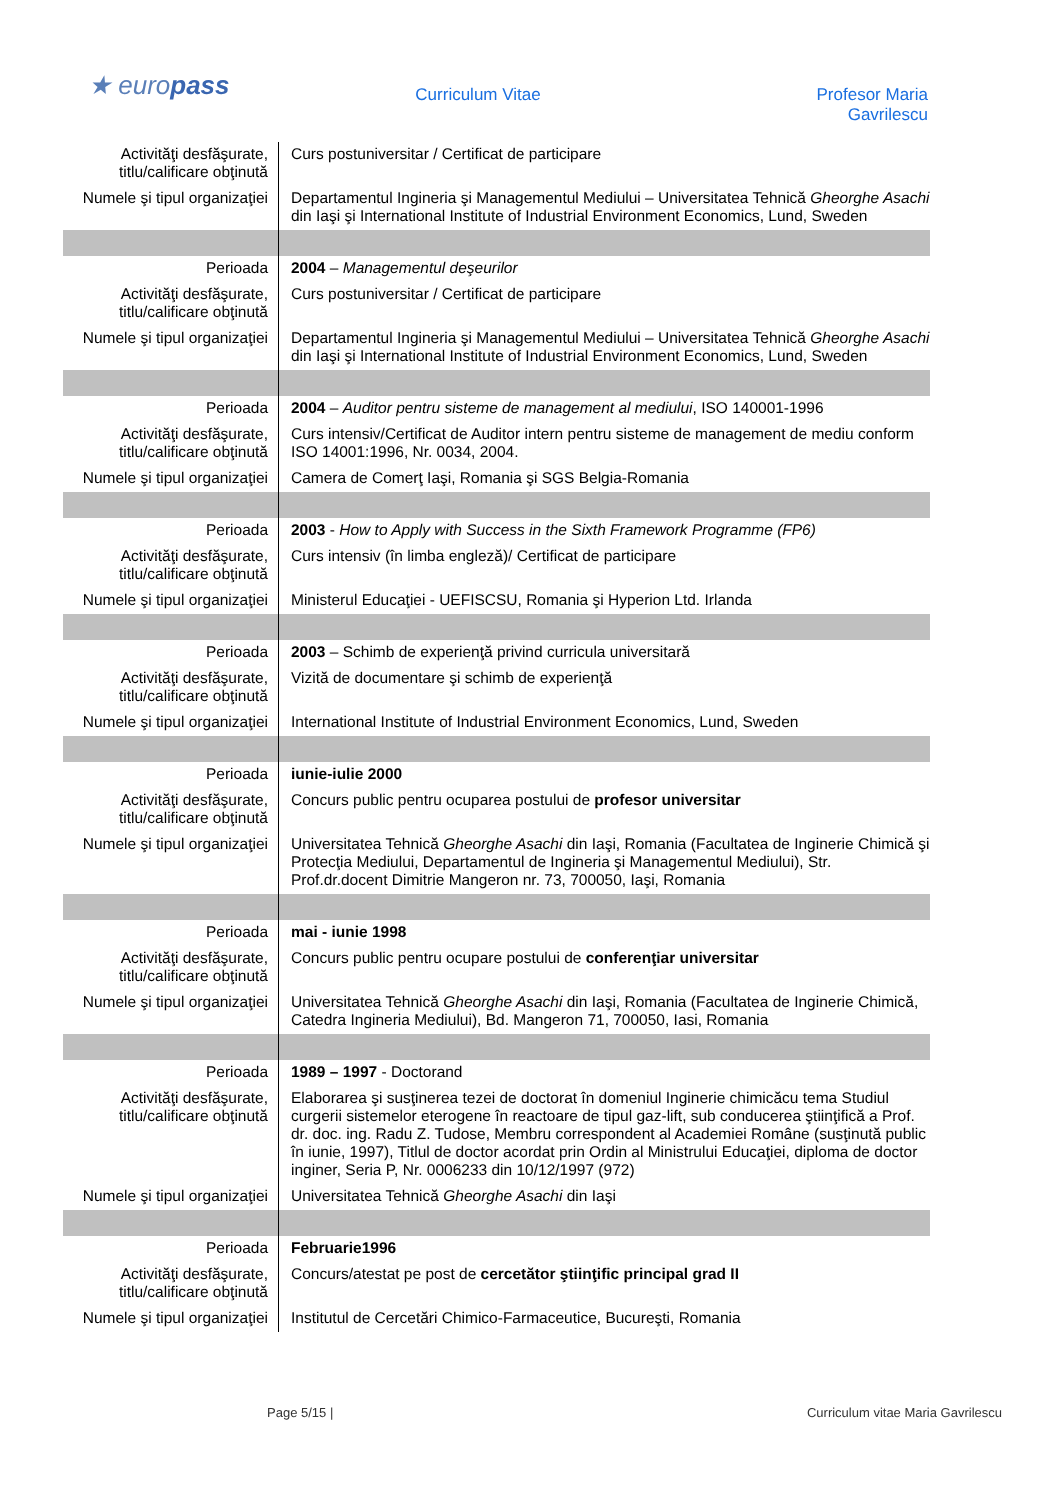★ europass
Curriculum Vitae Profesor Maria Gavrilescu
| Activităţi desfăşurate, titlu/calificare obţinută | Curs postuniversitar / Certificat de participare |
| Numele şi tipul organizaţiei | Departamentul Ingineria şi Managementul Mediului – Universitatea Tehnică Gheorghe Asachi din Iaşi şi International Institute of Industrial Environment Economics, Lund, Sweden |
| Perioada | 2004 – Managementul deşeurilor |
| Activităţi desfăşurate, titlu/calificare obţinută | Curs postuniversitar / Certificat de participare |
| Numele şi tipul organizaţiei | Departamentul Ingineria şi Managementul Mediului – Universitatea Tehnică Gheorghe Asachi din Iaşi şi International Institute of Industrial Environment Economics, Lund, Sweden |
| Perioada | 2004 – Auditor pentru sisteme de management al mediului , ISO 140001-1996 |
| Activităţi desfăşurate, titlu/calificare obţinută | Curs intensiv/Certificat de Auditor intern pentru sisteme de management de mediu conform ISO 14001:1996, Nr. 0034, 2004. |
| Numele şi tipul organizaţiei | Camera de Comerţ Iaşi, Romania şi SGS Belgia-Romania |
| Perioada | 2003 - How to Apply with Success in the Sixth Framework Programme (FP6) |
| Activităţi desfăşurate, titlu/calificare obţinută | Curs intensiv (în limba engleză)/ Certificat de participare |
| Numele şi tipul organizaţiei | Ministerul Educaţiei - UEFISCSU, Romania şi Hyperion Ltd. Irlanda |
| Perioada | 2003 – Schimb de experienţă privind curricula universitară |
| Activităţi desfăşurate, titlu/calificare obţinută | Vizită de documentare şi schimb de experienţă |
| Numele şi tipul organizaţiei | International Institute of Industrial Environment Economics, Lund, Sweden |
| Perioada | iunie-iulie 2000 |
| Activităţi desfăşurate, titlu/calificare obţinută | Concurs public pentru ocuparea postului de profesor universitar |
| Numele şi tipul organizaţiei | Universitatea Tehnică Gheorghe Asachi din Iaşi, Romania (Facultatea de Inginerie Chimică şi Protecţia Mediului, Departamentul de Ingineria şi Managementul Mediului), Str. Prof.dr.docent Dimitrie Mangeron nr. 73, 700050, Iaşi, Romania |
| Perioada | mai - iunie 1998 |
| Activităţi desfăşurate, titlu/calificare obţinută | Concurs public pentru ocupare postului de conferenţiar universitar |
| Numele şi tipul organizaţiei | Universitatea Tehnică Gheorghe Asachi din Iaşi, Romania (Facultatea de Inginerie Chimică, Catedra Ingineria Mediului), Bd. Mangeron 71, 700050, Iasi, Romania |
| Perioada | 1989 – 1997 - Doctorand |
| Activităţi desfăşurate, titlu/calificare obţinută | Elaborarea şi susţinerea tezei de doctorat în domeniul Inginerie chimicăcu tema Studiul curgerii sistemelor eterogene în reactoare de tipul gaz-lift, sub conducerea ştiinţifică a Prof. dr. doc. ing. Radu Z. Tudose, Membru correspondent al Academiei Române (susţinută public în iunie, 1997), Titlul de doctor acordat prin Ordin al Ministrului Educaţiei, diploma de doctor inginer, Seria P, Nr. 0006233 din 10/12/1997 (972) |
| Numele şi tipul organizaţiei | Universitatea Tehnică Gheorghe Asachi din Iaşi |
| Perioada | Februarie1996 |
| Activităţi desfăşurate, titlu/calificare obţinută | Concurs/atestat pe post de cercetător ştiinţific principal grad II |
| Numele şi tipul organizaţiei | Institutul de Cercetări Chimico-Farmaceutice, Bucureşti, Romania |
Page 5/15 | Curriculum vitae Maria Gavrilescu